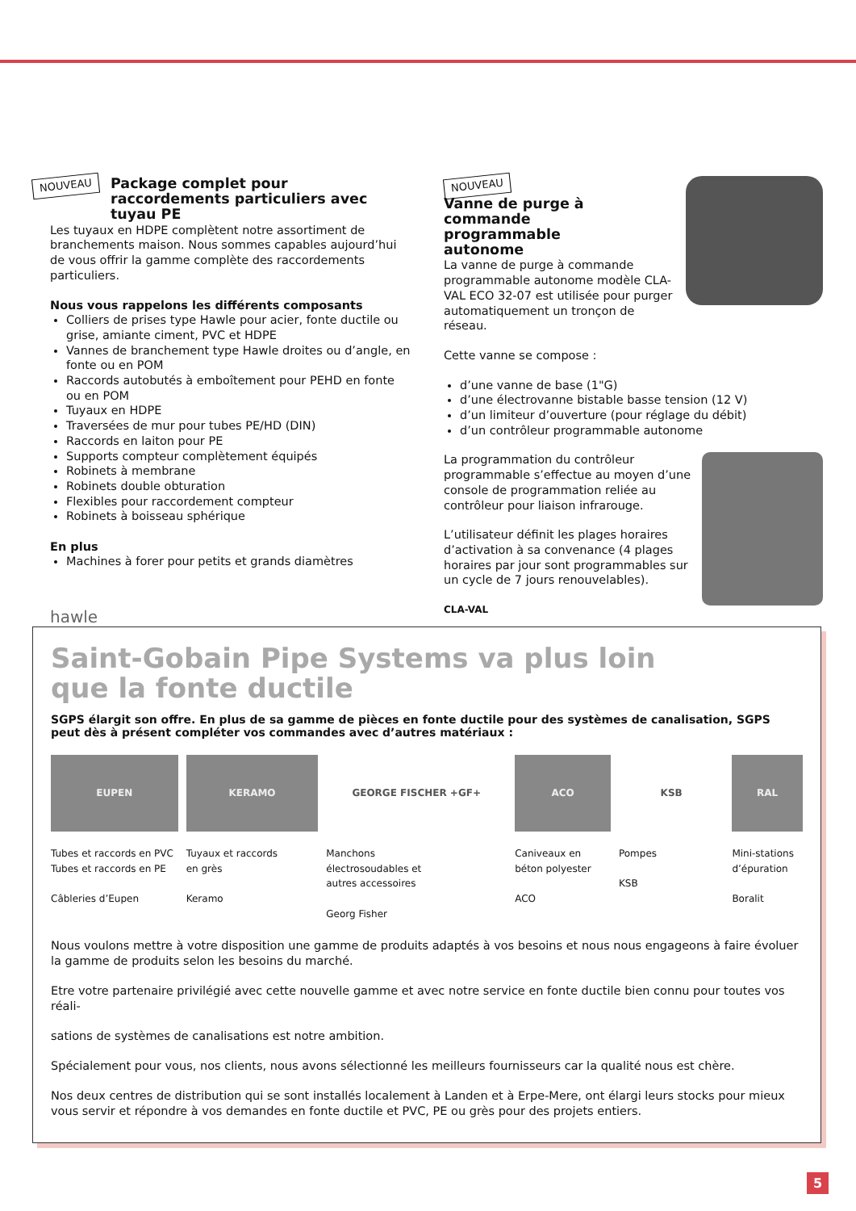NOUVEAU
Package complet pour raccordements particuliers avec tuyau PE
Les tuyaux en HDPE complètent notre assortiment de branchements maison. Nous sommes capables aujourd’hui de vous offrir la gamme complète des raccordements particuliers.
Nous vous rappelons les différents composants
Colliers de prises type Hawle pour acier, fonte ductile ou grise, amiante ciment, PVC et HDPE
Vannes de branchement type Hawle droites ou d’angle, en fonte ou en POM
Raccords autobutés à emboîtement pour PEHD en fonte ou en POM
Tuyaux en HDPE
Traversées de mur pour tubes PE/HD (DIN)
Raccords en laiton pour PE
Supports compteur complètement équipés
Robinets à membrane
Robinets double obturation
Flexibles pour raccordement compteur
Robinets à boisseau sphérique
En plus
Machines à forer pour petits et grands diamètres
hawle
NOUVEAU
Vanne de purge à commande programmable autonome
La vanne de purge à commande programmable autonome modèle CLA-VAL ECO 32-07 est utilisée pour purger automatiquement un tronçon de réseau.
Cette vanne se compose :
d’une vanne de base (1"G)
d’une électrovanne bistable basse tension (12 V)
d’un limiteur d’ouverture (pour réglage du débit)
d’un contrôleur programmable autonome
La programmation du contrôleur programmable s’effectue au moyen d’une console de programmation reliée au contrôleur pour liaison infrarouge.
L’utilisateur définit les plages horaires d’activation à sa convenance (4 plages horaires par jour sont programmables sur un cycle de 7 jours renouvelables).
CLA-VAL
Saint-Gobain Pipe Systems va plus loin
que la fonte ductile
SGPS élargit son offre. En plus de sa gamme de pièces en fonte ductile pour des systèmes de canalisation, SGPS peut dès à présent compléter vos commandes avec d’autres matériaux :
EUPEN
Tubes et raccords en PVC
Tubes et raccords en PE
Câbleries d’Eupen
KERAMO
Tuyaux et raccords
en grès
Keramo
GEORGE FISCHER +GF+
Manchons
électrosoudables et
autres accessoires
Georg Fisher
ACO
Caniveaux en
béton polyester
ACO
KSB
Pompes
KSB
RAL
Mini-stations
d’épuration
Boralit
Nous voulons mettre à votre disposition une gamme de produits adaptés à vos besoins et nous nous engageons à faire évoluer la gamme de produits selon les besoins du marché.
Etre votre partenaire privilégié avec cette nouvelle gamme et avec notre service en fonte ductile bien connu pour toutes vos réali-
sations de systèmes de canalisations est notre ambition.
Spécialement pour vous, nos clients, nous avons sélectionné les meilleurs fournisseurs car la qualité nous est chère.
Nos deux centres de distribution qui se sont installés localement à Landen et à Erpe-Mere, ont élargi leurs stocks pour mieux vous servir et répondre à vos demandes en fonte ductile et PVC, PE ou grès pour des projets entiers.
5